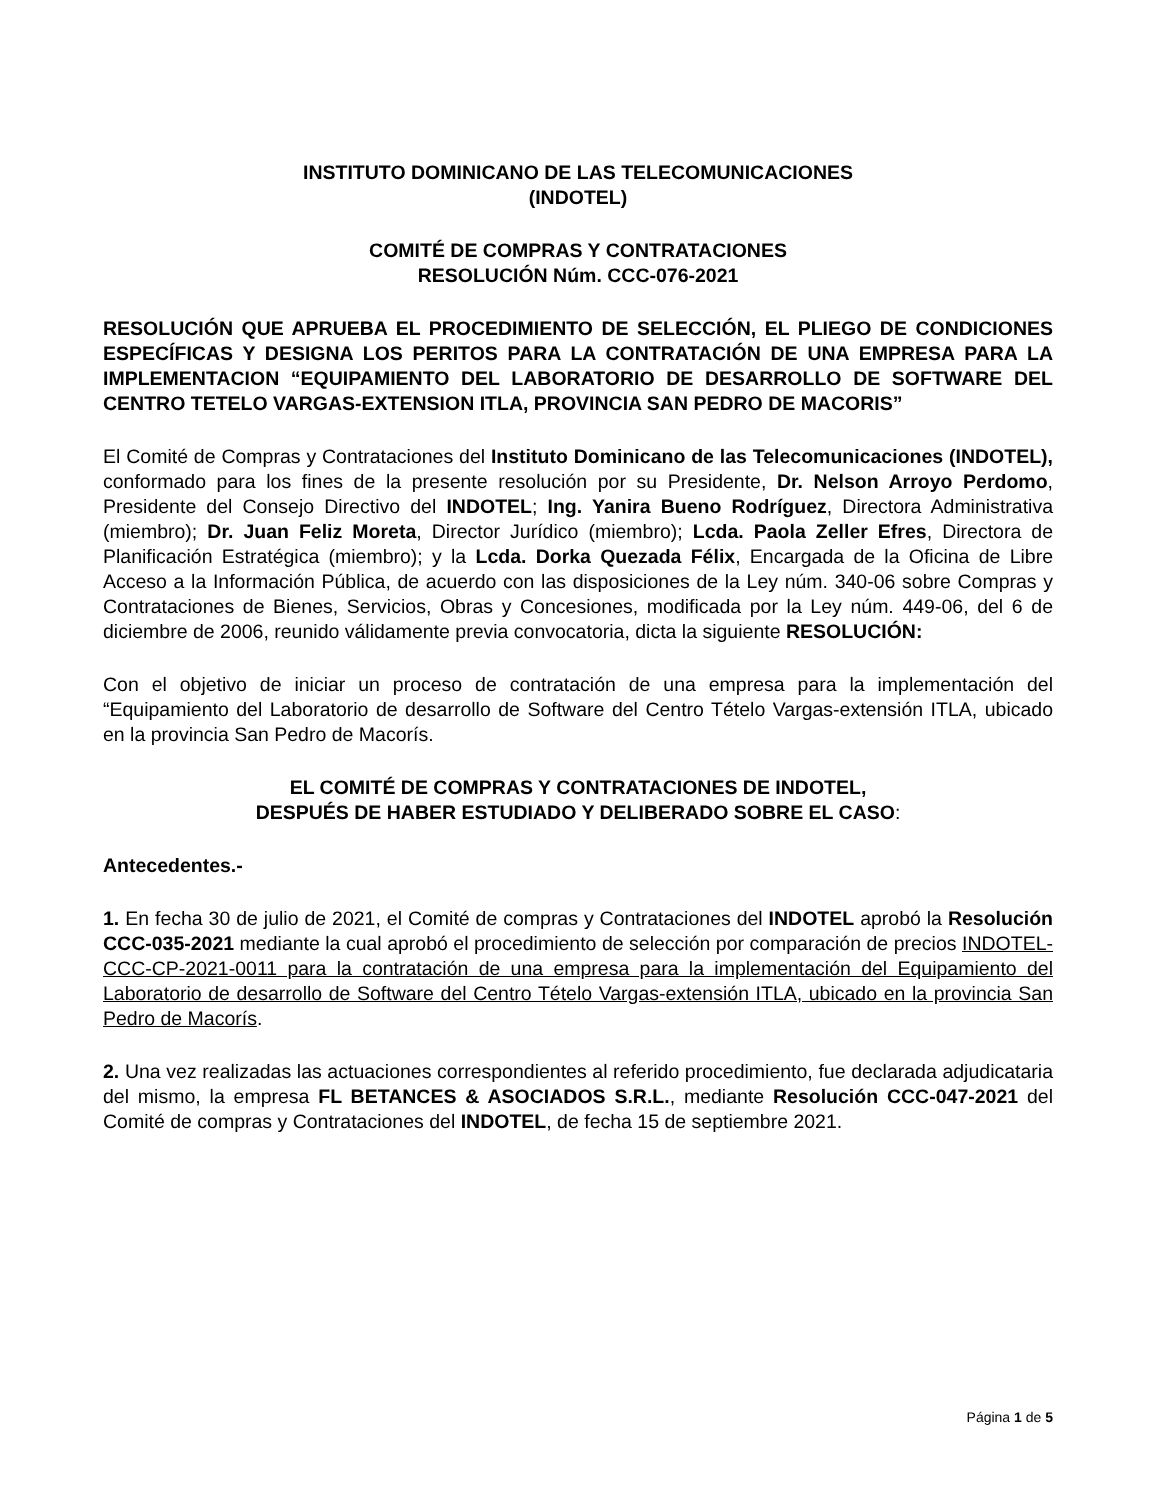INSTITUTO DOMINICANO DE LAS TELECOMUNICACIONES
(INDOTEL)
COMITÉ DE COMPRAS Y CONTRATACIONES
RESOLUCIÓN Núm. CCC-076-2021
RESOLUCIÓN QUE APRUEBA EL PROCEDIMIENTO DE SELECCIÓN, EL PLIEGO DE CONDICIONES ESPECÍFICAS Y DESIGNA LOS PERITOS PARA LA CONTRATACIÓN DE UNA EMPRESA PARA LA IMPLEMENTACION “EQUIPAMIENTO DEL LABORATORIO DE DESARROLLO DE SOFTWARE DEL CENTRO TETELO VARGAS-EXTENSION ITLA, PROVINCIA SAN PEDRO DE MACORIS”
El Comité de Compras y Contrataciones del Instituto Dominicano de las Telecomunicaciones (INDOTEL), conformado para los fines de la presente resolución por su Presidente, Dr. Nelson Arroyo Perdomo, Presidente del Consejo Directivo del INDOTEL; Ing. Yanira Bueno Rodríguez, Directora Administrativa (miembro); Dr. Juan Feliz Moreta, Director Jurídico (miembro); Lcda. Paola Zeller Efres, Directora de Planificación Estratégica (miembro); y la Lcda. Dorka Quezada Félix, Encargada de la Oficina de Libre Acceso a la Información Pública, de acuerdo con las disposiciones de la Ley núm. 340-06 sobre Compras y Contrataciones de Bienes, Servicios, Obras y Concesiones, modificada por la Ley núm. 449-06, del 6 de diciembre de 2006, reunido válidamente previa convocatoria, dicta la siguiente RESOLUCIÓN:
Con el objetivo de iniciar un proceso de contratación de una empresa para la implementación del “Equipamiento del Laboratorio de desarrollo de Software del Centro Tételo Vargas-extensión ITLA, ubicado en la provincia San Pedro de Macorís.
EL COMITÉ DE COMPRAS Y CONTRATACIONES DE INDOTEL,
DESPUÉS DE HABER ESTUDIADO Y DELIBERADO SOBRE EL CASO:
Antecedentes.-
1. En fecha 30 de julio de 2021, el Comité de compras y Contrataciones del INDOTEL aprobó la Resolución CCC-035-2021 mediante la cual aprobó el procedimiento de selección por comparación de precios INDOTEL-CCC-CP-2021-0011 para la contratación de una empresa para la implementación del Equipamiento del Laboratorio de desarrollo de Software del Centro Tételo Vargas-extensión ITLA, ubicado en la provincia San Pedro de Macorís.
2. Una vez realizadas las actuaciones correspondientes al referido procedimiento, fue declarada adjudicataria del mismo, la empresa FL BETANCES & ASOCIADOS S.R.L., mediante Resolución CCC-047-2021 del Comité de compras y Contrataciones del INDOTEL, de fecha 15 de septiembre 2021.
Página 1 de 5